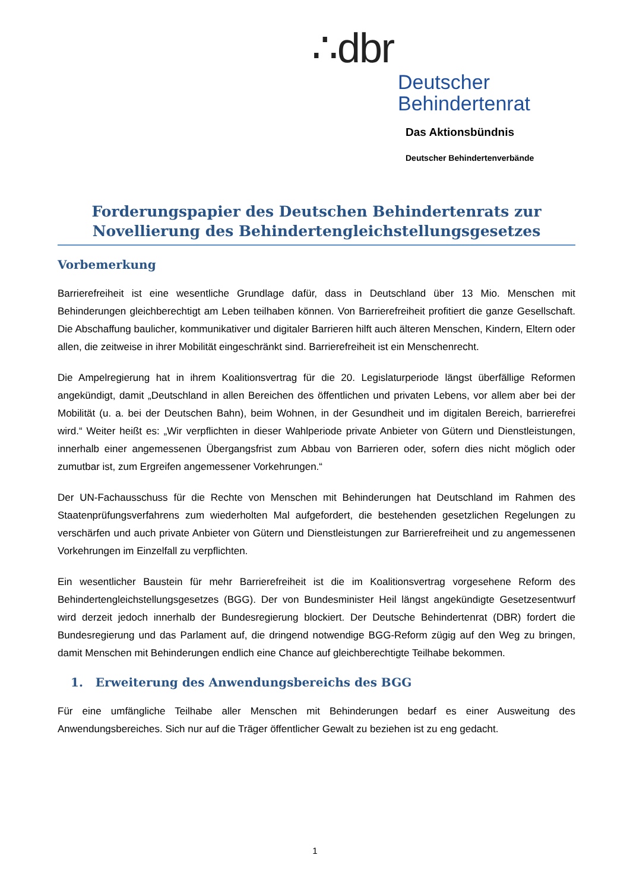∴dbr
Deutscher
Behindertenrat
Das Aktionsbündnis
Deutscher Behindertenverbände
Forderungspapier des Deutschen Behindertenrats zur Novellierung des Behindertengleichstellungsgesetzes
Vorbemerkung
Barrierefreiheit ist eine wesentliche Grundlage dafür, dass in Deutschland über 13 Mio. Menschen mit Behinderungen gleichberechtigt am Leben teilhaben können. Von Barrierefreiheit profitiert die ganze Gesellschaft. Die Abschaffung baulicher, kommunikativer und digitaler Barrieren hilft auch älteren Menschen, Kindern, Eltern oder allen, die zeitweise in ihrer Mobilität eingeschränkt sind. Barrierefreiheit ist ein Menschenrecht.
Die Ampelregierung hat in ihrem Koalitionsvertrag für die 20. Legislaturperiode längst überfällige Reformen angekündigt, damit „Deutschland in allen Bereichen des öffentlichen und privaten Lebens, vor allem aber bei der Mobilität (u. a. bei der Deutschen Bahn), beim Wohnen, in der Gesundheit und im digitalen Bereich, barrierefrei wird.“ Weiter heißt es: „Wir verpflichten in dieser Wahlperiode private Anbieter von Gütern und Dienstleistungen, innerhalb einer angemessenen Übergangsfrist zum Abbau von Barrieren oder, sofern dies nicht möglich oder zumutbar ist, zum Ergreifen angemessener Vorkehrungen.“
Der UN-Fachausschuss für die Rechte von Menschen mit Behinderungen hat Deutschland im Rahmen des Staatenprüfungsverfahrens zum wiederholten Mal aufgefordert, die bestehenden gesetzlichen Regelungen zu verschärfen und auch private Anbieter von Gütern und Dienstleistungen zur Barrierefreiheit und zu angemessenen Vorkehrungen im Einzelfall zu verpflichten.
Ein wesentlicher Baustein für mehr Barrierefreiheit ist die im Koalitionsvertrag vorgesehene Reform des Behindertengleichstellungsgesetzes (BGG). Der von Bundesminister Heil längst angekündigte Gesetzesentwurf wird derzeit jedoch innerhalb der Bundesregierung blockiert. Der Deutsche Behindertenrat (DBR) fordert die Bundesregierung und das Parlament auf, die dringend notwendige BGG-Reform zügig auf den Weg zu bringen, damit Menschen mit Behinderungen endlich eine Chance auf gleichberechtigte Teilhabe bekommen.
1. Erweiterung des Anwendungsbereichs des BGG
Für eine umfängliche Teilhabe aller Menschen mit Behinderungen bedarf es einer Ausweitung des Anwendungsbereiches. Sich nur auf die Träger öffentlicher Gewalt zu beziehen ist zu eng gedacht.
1